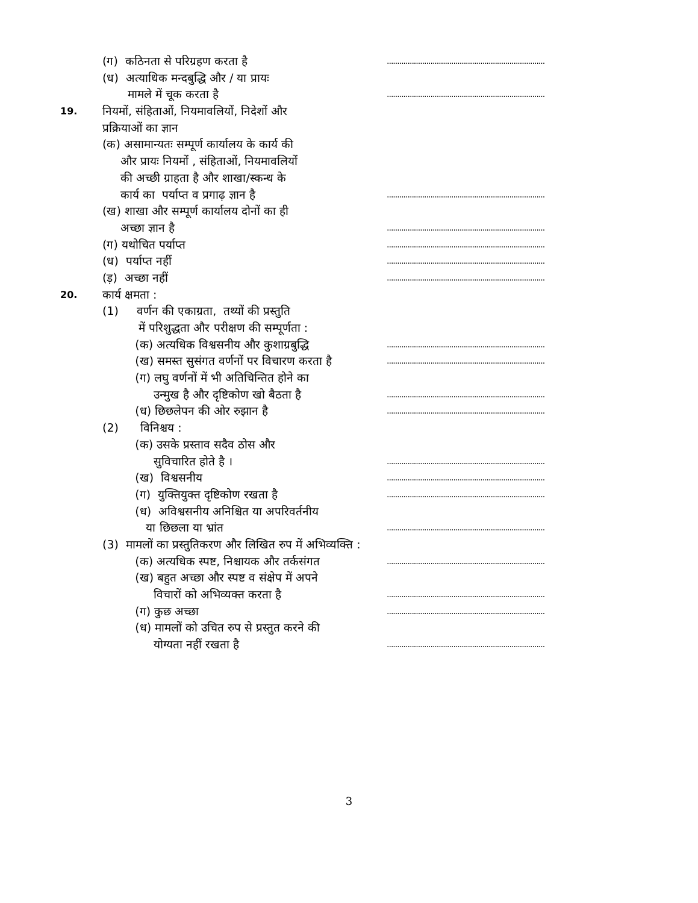(ग) कठिनता से परिग्रहण करता है
............................................................................
(ध) अत्याधिक मन्दबुद्धि और / या प्रायः
मामले में चूक करता है
............................................................................
19.
नियमों, संहिताओं, नियमावलियों, निदेशों और
प्रक्रियाओं का ज्ञान
(क) असामान्यतः सम्पूर्ण कार्यालय के कार्य की
और प्रायः नियमों , संहिताओं, नियमावलियों
की अच्छी ग्राहता है और शाखा/स्कन्ध के
कार्य का पर्याप्त व प्रगाढ़ ज्ञान है
............................................................................
(ख) शाखा और सम्पूर्ण कार्यालय दोनों का ही
अच्छा ज्ञान है
............................................................................
(ग) यथोचित पर्याप्त
............................................................................
(ध) पर्याप्त नहीं
............................................................................
(ड़) अच्छा नहीं
............................................................................
20.
कार्य क्षमता :
(1) वर्णन की एकाग्रता, तथ्यों की प्रस्तुति
में परिशुद्धता और परीक्षण की सम्पूर्णता :
(क) अत्यधिक विश्वसनीय और कुशाग्रबुद्धि
............................................................................
(ख) समस्त सुसंगत वर्णनों पर विचारण करता है
............................................................................
(ग) लघु वर्णनों में भी अतिचिन्तित होने का
उन्मुख है और दृष्टिकोण खो बैठता है
............................................................................
(ध) छिछलेपन की ओर रुझान है
............................................................................
(2) विनिश्चय :
(क) उसके प्रस्ताव सदैव ठोस और
सुविचारित होते है ।
............................................................................
(ख) विश्वसनीय
............................................................................
(ग) युक्तियुक्त दृष्टिकोण रखता है
............................................................................
(ध) अविश्वसनीय अनिश्चित या अपरिवर्तनीय
या छिछला या भ्रांत
............................................................................
(3) मामलों का प्रस्तुतिकरण और लिखित रुप में अभिव्यक्ति :
(क) अत्यधिक स्पष्ट, निश्चायक और तर्कसंगत
............................................................................
(ख) बहुत अच्छा और स्पष्ट व संक्षेप में अपने
विचारों को अभिव्यक्त करता है
............................................................................
(ग) कुछ अच्छा
............................................................................
(ध) मामलों को उचित रुप से प्रस्तुत करने की
योग्यता नहीं रखता है
............................................................................
3